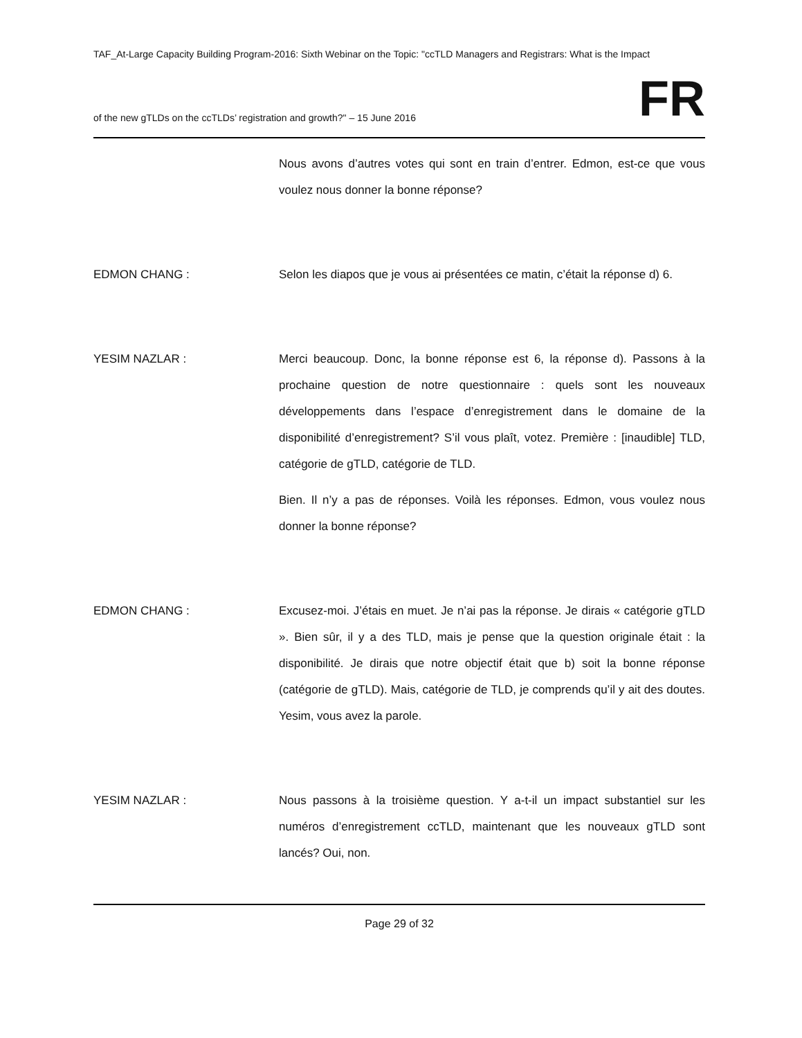TAF_At-Large Capacity Building Program-2016: Sixth Webinar on the Topic: "ccTLD Managers and Registrars: What is the Impact
of the new gTLDs on the ccTLDs’ registration and growth?" – 15 June 2016 FR
Nous avons d’autres votes qui sont en train d’entrer. Edmon, est-ce que vous voulez nous donner la bonne réponse?
EDMON CHANG : Selon les diapos que je vous ai présentées ce matin, c’était la réponse d) 6.
YESIM NAZLAR : Merci beaucoup. Donc, la bonne réponse est 6, la réponse d). Passons à la prochaine question de notre questionnaire : quels sont les nouveaux développements dans l’espace d’enregistrement dans le domaine de la disponibilité d’enregistrement? S’il vous plaît, votez. Première : [inaudible] TLD, catégorie de gTLD, catégorie de TLD.
Bien. Il n’y a pas de réponses. Voilà les réponses. Edmon, vous voulez nous donner la bonne réponse?
EDMON CHANG : Excusez-moi. J’étais en muet. Je n’ai pas la réponse. Je dirais « catégorie gTLD ». Bien sûr, il y a des TLD, mais je pense que la question originale était : la disponibilité. Je dirais que notre objectif était que b) soit la bonne réponse (catégorie de gTLD). Mais, catégorie de TLD, je comprends qu’il y ait des doutes. Yesim, vous avez la parole.
YESIM NAZLAR : Nous passons à la troisième question. Y a-t-il un impact substantiel sur les numéros d’enregistrement ccTLD, maintenant que les nouveaux gTLD sont lancés? Oui, non.
Page 29 of 32